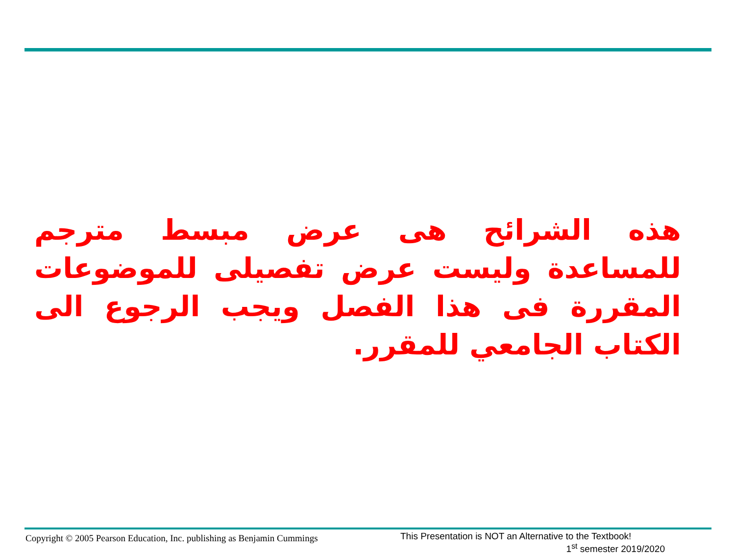هذه الشرائح هى عرض مبسط مترجم للمساعدة وليست عرض تفصيلى للموضوعات المقررة فى هذا الفصل ويجب الرجوع الى الكتاب الجامعي للمقرر.
Copyright © 2005 Pearson Education, Inc. publishing as Benjamin Cummings
This Presentation is NOT an Alternative to the Textbook!
1<sup>st</sup> semester 2019/2020